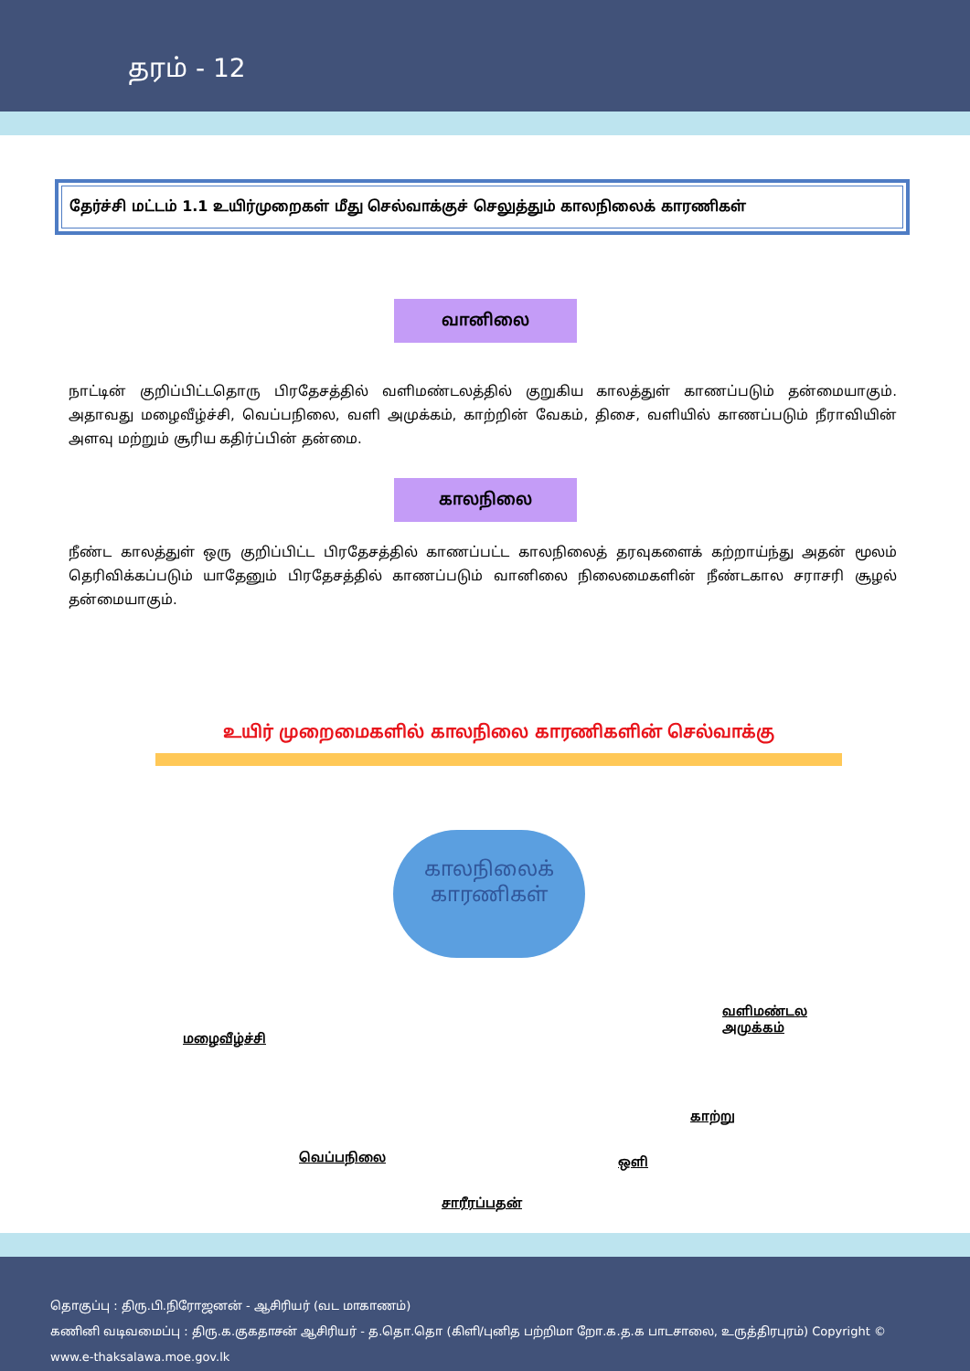தரம் - 12
தேர்ச்சி மட்டம் 1.1 உயிர்முறைகள் மீது செல்வாக்குச் செலுத்தும் காலநிலைக் காரணிகள்
வானிலை
நாட்டின் குறிப்பிட்டதொரு பிரதேசத்தில் வளிமண்டலத்தில் குறுகிய காலத்துள் காணப்படும் தன்மையாகும். அதாவது மழைவீழ்ச்சி, வெப்பநிலை, வளி அமுக்கம், காற்றின் வேகம், திசை, வளியில் காணப்படும் நீராவியின் அளவு மற்றும் சூரிய கதிர்ப்பின் தன்மை.
காலநிலை
நீண்ட காலத்துள் ஒரு குறிப்பிட்ட பிரதேசத்தில் காணப்பட்ட காலநிலைத் தரவுகளைக் கற்றாய்ந்து அதன் மூலம் தெரிவிக்கப்படும் யாதேனும் பிரதேசத்தில் காணப்படும் வானிலை நிலைமைகளின் நீண்டகால சராசரி சூழல் தன்மையாகும்.
உயிர் முறைமைகளில் காலநிலை காரணிகளின் செல்வாக்கு
காலநிலைக்
காரணிகள்
வளிமண்டல
அமுக்கம்
மழைவீழ்ச்சி
காற்று
வெப்பநிலை ஒளி
சாரீரப்பதன்
தொகுப்பு : திரு.பி.நிரோஜனன் - ஆசிரியர் (வட மாகாணம்)
கணினி வடிவமைப்பு : திரு.க.குகதாசன் ஆசிரியர் - த.தொ.தொ (கிளி/புனித பற்றிமா றோ.க.த.க பாடசாலை, உருத்திரபுரம்) Copyright © www.e-thaksalawa.moe.gov.lk